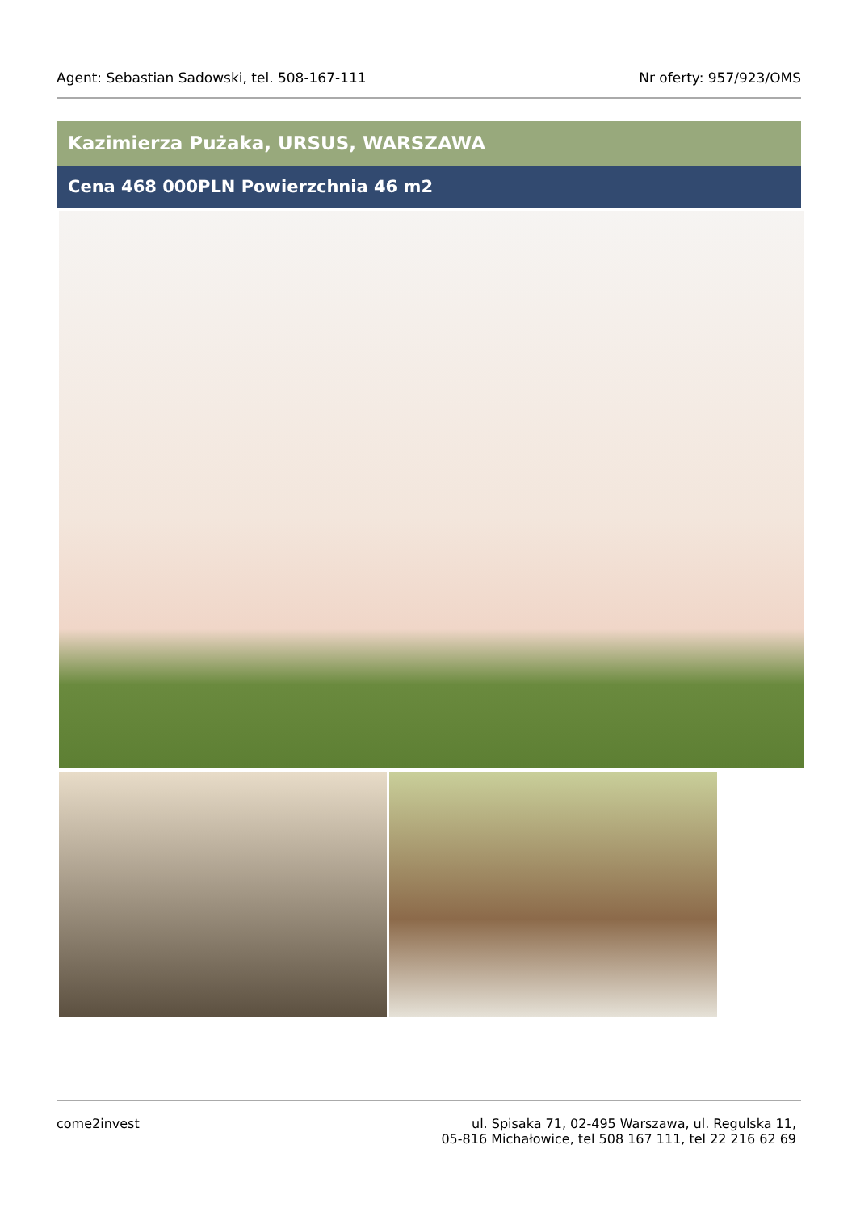Agent: Sebastian Sadowski, tel. 508-167-111 Nr oferty: 957/923/OMS
Kazimierza Pużaka, URSUS, WARSZAWA
Cena 468 000PLN Powierzchnia 46 m2
come2invest ul. Spisaka 71, 02-495 Warszawa, ul. Regulska 11,
05-816 Michałowice, tel 508 167 111, tel 22 216 62 69